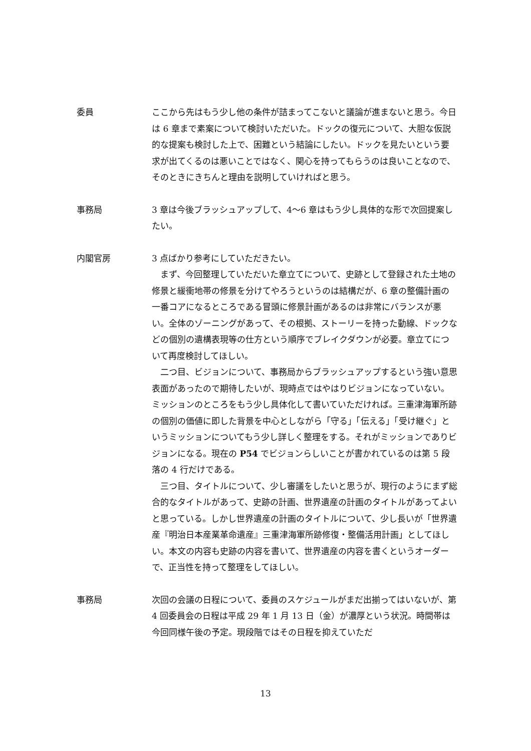委員 ここから先はもう少し他の条件が詰まってこないと議論が進まないと思う。今日は 6 章まで素案について検討いただいた。ドックの復元について、大胆な仮説的な提案も検討した上で、困難という結論にしたい。ドックを見たいという要求が出てくるのは悪いことではなく、関心を持ってもらうのは良いことなので、そのときにきちんと理由を説明していければと思う。
事務局 3 章は今後ブラッシュアップして、4〜6 章はもう少し具体的な形で次回提案したい。
内閣官房 3 点ばかり参考にしていただきたい。
まず、今回整理していただいた章立てについて、史跡として登録された土地の修景と緩衝地帯の修景を分けてやろうというのは結構だが、6 章の整備計画の一番コアになるところである冒頭に修景計画があるのは非常にバランスが悪い。全体のゾーニングがあって、その根拠、ストーリーを持った動線、ドックなどの個別の遺構表現等の仕方という順序でブレイクダウンが必要。章立てについて再度検討してほしい。
二つ目、ビジョンについて、事務局からブラッシュアップするという強い意思表面があったので期待したいが、現時点ではやはりビジョンになっていない。ミッションのところをもう少し具体化して書いていただければ。三重津海軍所跡の個別の価値に即した背景を中心としながら「守る」「伝える」「受け継ぐ」というミッションについてもう少し詳しく整理をする。それがミッションでありビジョンになる。現在の P54 でビジョンらしいことが書かれているのは第 5 段落の 4 行だけである。
三つ目、タイトルについて、少し審議をしたいと思うが、現行のようにまず総合的なタイトルがあって、史跡の計画、世界遺産の計画のタイトルがあってよいと思っている。しかし世界遺産の計画のタイトルについて、少し長いが「世界遺産『明治日本産業革命遺産』三重津海軍所跡修復・整備活用計画」としてほしい。本文の内容も史跡の内容を書いて、世界遺産の内容を書くというオーダーで、正当性を持って整理をしてほしい。
事務局 次回の会議の日程について、委員のスケジュールがまだ出揃ってはいないが、第 4 回委員会の日程は平成 29 年 1 月 13 日（金）が濃厚という状況。時間帯は今回同様午後の予定。現段階ではその日程を抑えていただ
13